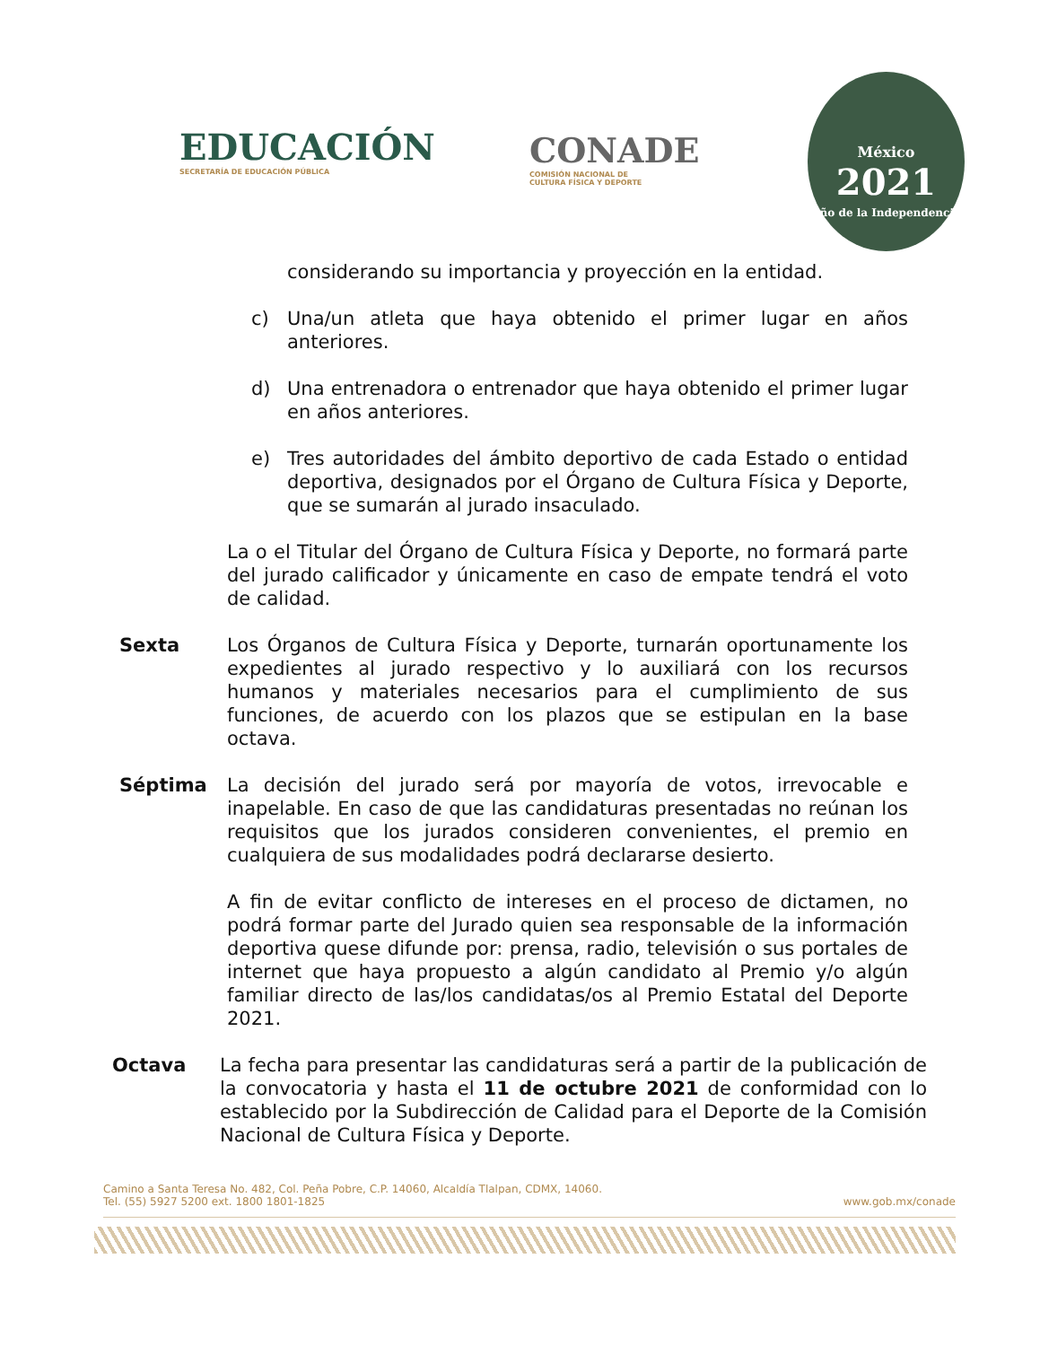EDUCACIÓN
SECRETARÍA DE EDUCACIÓN PÚBLICA
CONADE
COMISIÓN NACIONAL DE
CULTURA FÍSICA Y DEPORTE
México
2021
Año de la Independencia
considerando su importancia y proyección en la entidad.
c) Una/un atleta que haya obtenido el primer lugar en años anteriores.
d) Una entrenadora o entrenador que haya obtenido el primer lugar en años anteriores.
e) Tres autoridades del ámbito deportivo de cada Estado o entidad deportiva, designados por el Órgano de Cultura Física y Deporte, que se sumarán al jurado insaculado.
La o el Titular del Órgano de Cultura Física y Deporte, no formará parte del jurado calificador y únicamente en caso de empate tendrá el voto de calidad.
Sexta Los Órganos de Cultura Física y Deporte, turnarán oportunamente los expedientes al jurado respectivo y lo auxiliará con los recursos humanos y materiales necesarios para el cumplimiento de sus funciones, de acuerdo con los plazos que se estipulan en la base octava.
Séptima La decisión del jurado será por mayoría de votos, irrevocable e inapelable. En caso de que las candidaturas presentadas no reúnan los requisitos que los jurados consideren convenientes, el premio en cualquiera de sus modalidades podrá declararse desierto.
A fin de evitar conflicto de intereses en el proceso de dictamen, no podrá formar parte del Jurado quien sea responsable de la información deportiva quese difunde por: prensa, radio, televisión o sus portales de internet que haya propuesto a algún candidato al Premio y/o algún familiar directo de las/los candidatas/os al Premio Estatal del Deporte 2021.
Octava La fecha para presentar las candidaturas será a partir de la publicación de la convocatoria y hasta el 11 de octubre 2021 de conformidad con lo establecido por la Subdirección de Calidad para el Deporte de la Comisión Nacional de Cultura Física y Deporte.
Camino a Santa Teresa No. 482, Col. Peña Pobre, C.P. 14060, Alcaldía Tlalpan, CDMX, 14060.
Tel. (55) 5927 5200 ext. 1800 1801-1825
www.gob.mx/conade